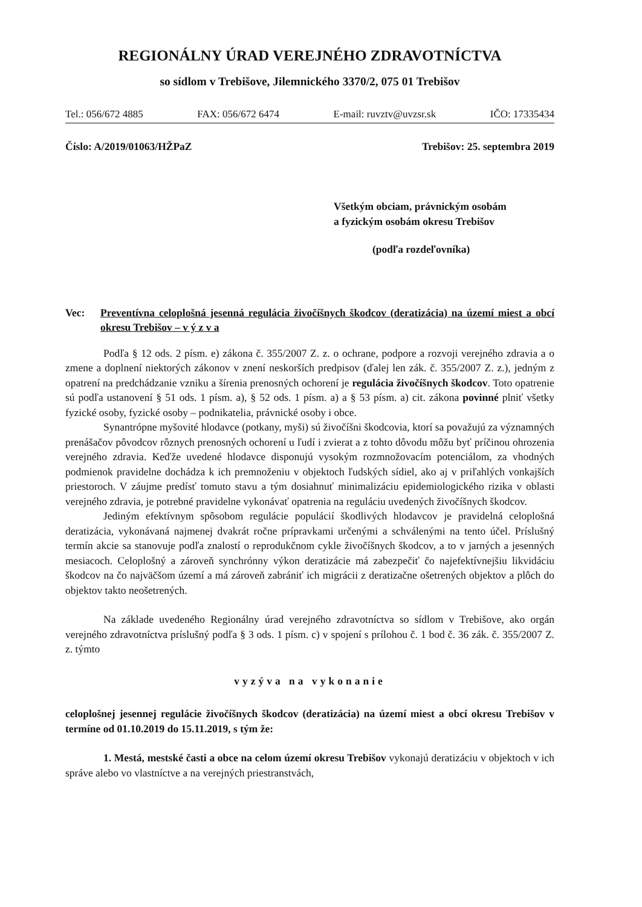REGIONÁLNY ÚRAD VEREJNÉHO ZDRAVOTNÍCTVA
so sídlom v Trebišove, Jilemnického 3370/2, 075 01 Trebišov
Tel.: 056/672 4885 FAX: 056/672 6474 E-mail: ruvztv@uvzsr.sk IČO: 17335434
Číslo: A/2019/01063/HŽPaZ Trebišov: 25. septembra 2019
Všetkým obciam, právnickým osobám
a fyzickým osobám okresu Trebišov
(podľa rozdeľovníka)
Vec: Preventívna celoplošná jesenná regulácia živočíšnych škodcov (deratizácia) na území miest a obcí okresu Trebišov – v ý z v a
Podľa § 12 ods. 2 písm. e) zákona č. 355/2007 Z. z. o ochrane, podpore a rozvoji verejného zdravia a o zmene a doplnení niektorých zákonov v znení neskorších predpisov (ďalej len zák. č. 355/2007 Z. z.), jedným z opatrení na predchádzanie vzniku a šírenia prenosných ochorení je regulácia živočíšnych škodcov. Toto opatrenie sú podľa ustanovení § 51 ods. 1 písm. a), § 52 ods. 1 písm. a) a § 53 písm. a) cit. zákona povinné plniť všetky fyzické osoby, fyzické osoby – podnikatelia, právnické osoby i obce.
Synantrópne myšovité hlodavce (potkany, myši) sú živočíšni škodcovia, ktorí sa považujú za významných prenášačov pôvodcov rôznych prenosných ochorení u ľudí i zvierat a z tohto dôvodu môžu byť príčinou ohrozenia verejného zdravia. Keďže uvedené hlodavce disponujú vysokým rozmnožovacím potenciálom, za vhodných podmienok pravidelne dochádza k ich premnoženiu v objektoch ľudských sídiel, ako aj v priľahlých vonkajších priestoroch. V záujme predísť tomuto stavu a tým dosiahnuť minimalizáciu epidemiologického rizika v oblasti verejného zdravia, je potrebné pravidelne vykonávať opatrenia na reguláciu uvedených živočíšnych škodcov.
Jediným efektívnym spôsobom regulácie populácií škodlivých hlodavcov je pravidelná celoplošná deratizácia, vykonávaná najmenej dvakrát ročne prípravkami určenými a schválenými na tento účel. Príslušný termín akcie sa stanovuje podľa znalostí o reprodukčnom cykle živočíšnych škodcov, a to v jarných a jesenných mesiacoch. Celoplošný a zároveň synchrónny výkon deratizácie má zabezpečiť čo najefektívnejšiu likvidáciu škodcov na čo najväčšom území a má zároveň zabrániť ich migrácii z deratizačne ošetrených objektov a plôch do objektov takto neošetrených.
Na základe uvedeného Regionálny úrad verejného zdravotníctva so sídlom v Trebišove, ako orgán verejného zdravotníctva príslušný podľa § 3 ods. 1 písm. c) v spojení s prílohou č. 1 bod č. 36 zák. č. 355/2007 Z. z. týmto
vyzýva na vykonanie
celoplošnej jesennej regulácie živočíšnych škodcov (deratizácia) na území miest a obcí okresu Trebišov v termíne od 01.10.2019 do 15.11.2019, s tým že:
1. Mestá, mestské časti a obce na celom území okresu Trebišov vykonajú deratizáciu v objektoch v ich správe alebo vo vlastníctve a na verejných priestranstvách,